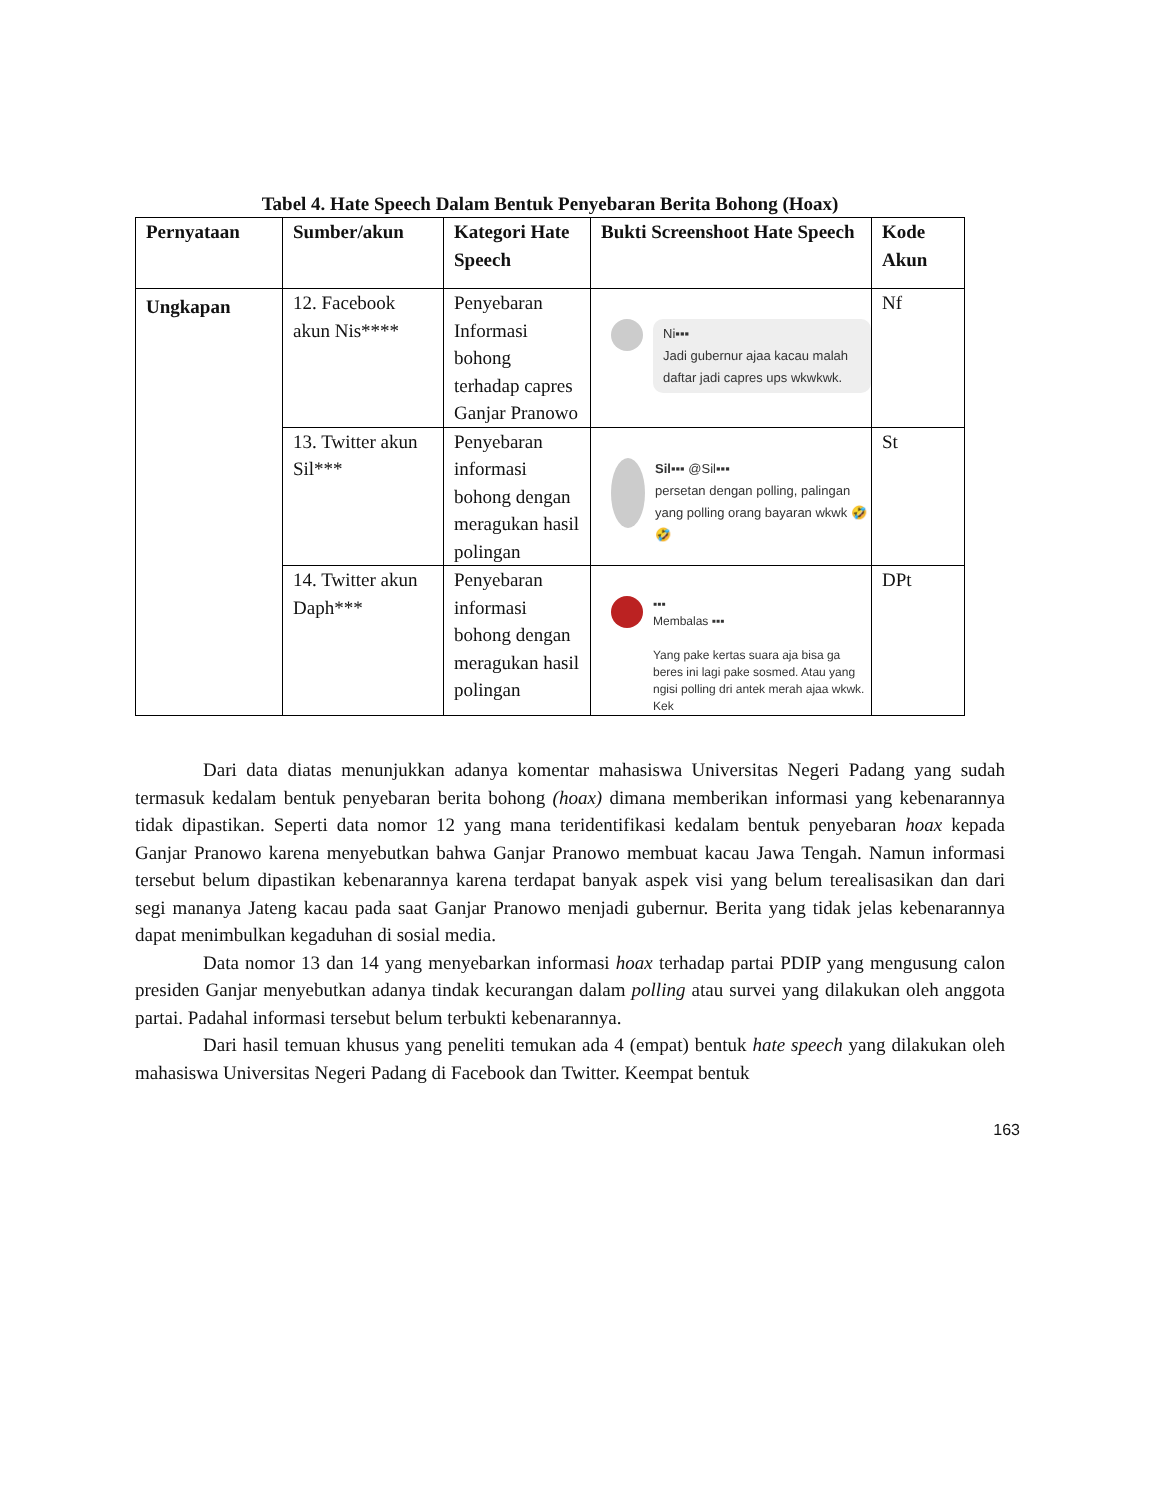Tabel 4. Hate Speech Dalam Bentuk Penyebaran Berita Bohong (Hoax)
| Pernyataan | Sumber/akun | Kategori Hate Speech | Bukti Screenshoot Hate Speech | Kode Akun |
| --- | --- | --- | --- | --- |
| Ungkapan | 12. Facebook akun Nis**** | Penyebaran Informasi bohong terhadap capres Ganjar Pranowo | Ni▪▪▪ Jadi gubernur ajaa kacau malah daftar jadi capres ups wkwkwk. | Nf |
| | 13. Twitter akun Sil*** | Penyebaran informasi bohong dengan meragukan hasil polingan | Sil▪▪▪ @Sil▪▪▪ persetan dengan polling, palingan yang polling orang bayaran wkwk 🤣🤣 | St |
| | 14. Twitter akun Daph*** | Penyebaran informasi bohong dengan meragukan hasil polingan | ▪▪▪ Membalas ▪▪▪ Yang pake kertas suara aja bisa ga beres ini lagi pake sosmed. Atau yang ngisi polling dri antek merah ajaa wkwk. Kek | DPt |
Dari data diatas menunjukkan adanya komentar mahasiswa Universitas Negeri Padang yang sudah termasuk kedalam bentuk penyebaran berita bohong (hoax) dimana memberikan informasi yang kebenarannya tidak dipastikan. Seperti data nomor 12 yang mana teridentifikasi kedalam bentuk penyebaran hoax kepada Ganjar Pranowo karena menyebutkan bahwa Ganjar Pranowo membuat kacau Jawa Tengah. Namun informasi tersebut belum dipastikan kebenarannya karena terdapat banyak aspek visi yang belum terealisasikan dan dari segi mananya Jateng kacau pada saat Ganjar Pranowo menjadi gubernur. Berita yang tidak jelas kebenarannya dapat menimbulkan kegaduhan di sosial media.
Data nomor 13 dan 14 yang menyebarkan informasi hoax terhadap partai PDIP yang mengusung calon presiden Ganjar menyebutkan adanya tindak kecurangan dalam polling atau survei yang dilakukan oleh anggota partai. Padahal informasi tersebut belum terbukti kebenarannya.
Dari hasil temuan khusus yang peneliti temukan ada 4 (empat) bentuk hate speech yang dilakukan oleh mahasiswa Universitas Negeri Padang di Facebook dan Twitter. Keempat bentuk
163